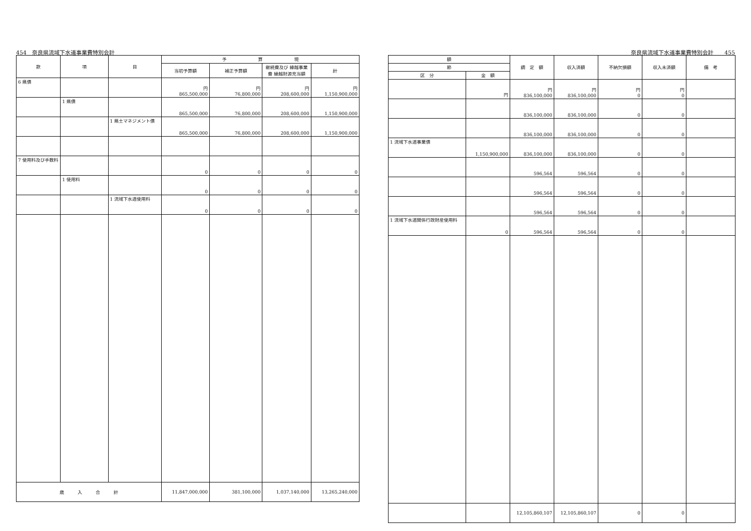454　奈良県流域下水道事業費特別会計
| 款 | 項 | 目 | 予 算 現 | | | |
| --- | --- | --- | --- | --- | --- | --- |
| | | | 当初予算額 | 補正予算額 | 継続費及び 繰越事業費 繰越財源充当額 | 計 |
| 6 県債 | | | 円 865,500,000 | 円 76,800,000 | 円 208,600,000 | 円 1,150,900,000 |
| | 1 県債 | | 865,500,000 | 76,800,000 | 208,600,000 | 1,150,900,000 |
| | | 1 県土マネジメント債 | 865,500,000 | 76,800,000 | 208,600,000 | 1,150,900,000 |
| 7 使用料及び手数料 | | | 0 | 0 | 0 | 0 |
| | 1 使用料 | | 0 | 0 | 0 | 0 |
| | | 1 流域下水道使用料 | 0 | 0 | 0 | 0 |
| 歳 入 合 計 | | | 11,847,000,000 | 381,100,000 | 1,037,140,000 | 13,265,240,000 |
奈良県流域下水道事業費特別会計　　455
| 額 | | 調 定 額 | 収入済額 | 不納欠損額 | 収入未済額 | 備 考 |
| --- | --- | --- | --- | --- | --- | --- |
| 節 | | | | | | |
| 区 分 | 金 額 | | | | | |
| | 円 | 円 836,100,000 | 円 836,100,000 | 円 0 | 円 0 | |
| | | 836,100,000 | 836,100,000 | 0 | 0 | |
| | | 836,100,000 | 836,100,000 | 0 | 0 | |
| 1 流域下水道事業債 | 1,150,900,000 | 836,100,000 | 836,100,000 | 0 | 0 | |
| | | 596,564 | 596,564 | 0 | 0 | |
| | | 596,564 | 596,564 | 0 | 0 | |
| | | 596,564 | 596,564 | 0 | 0 | |
| 1 流域下水道関係行政財産使用料 | 0 | 596,564 | 596,564 | 0 | 0 | |
| | | 12,105,860,107 | 12,105,860,107 | 0 | 0 | |